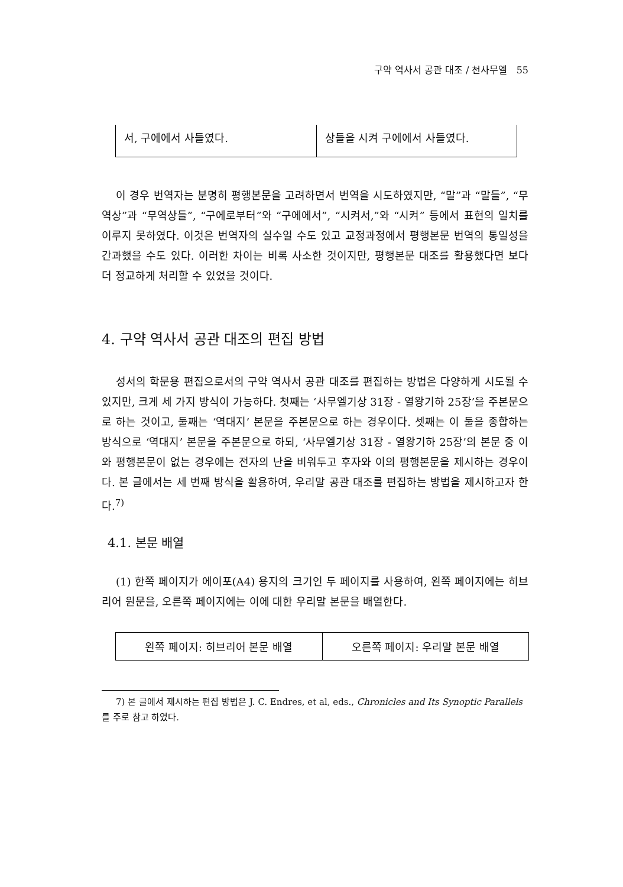구약 역사서 공관 대조 / 천사무엘 55
| 서, 구에에서 사들였다. | 상들을 시켜 구에에서 사들였다. |
이 경우 번역자는 분명히 평행본문을 고려하면서 번역을 시도하였지만, “말”과 “말들”, “무역상”과 “무역상들”, “구에로부터”와 “구에에서”, “시켜서,”와 “시켜” 등에서 표현의 일치를 이루지 못하였다. 이것은 번역자의 실수일 수도 있고 교정과정에서 평행본문 번역의 통일성을 간과했을 수도 있다. 이러한 차이는 비록 사소한 것이지만, 평행본문 대조를 활용했다면 보다 더 정교하게 처리할 수 있었을 것이다.
4. 구약 역사서 공관 대조의 편집 방법
성서의 학문용 편집으로서의 구약 역사서 공관 대조를 편집하는 방법은 다양하게 시도될 수 있지만, 크게 세 가지 방식이 가능하다. 첫째는 ‘사무엘기상 31장 - 열왕기하 25장’을 주본문으로 하는 것이고, 둘째는 ‘역대지’ 본문을 주본문으로 하는 경우이다. 셋째는 이 둘을 종합하는 방식으로 ‘역대지’ 본문을 주본문으로 하되, ‘사무엘기상 31장 - 열왕기하 25장’의 본문 중 이와 평행본문이 없는 경우에는 전자의 난을 비워두고 후자와 이의 평행본문을 제시하는 경우이다. 본 글에서는 세 번째 방식을 활용하여, 우리말 공관 대조를 편집하는 방법을 제시하고자 한다.<sup>7)</sup>
4.1. 본문 배열
(1) 한쪽 페이지가 에이포(A4) 용지의 크기인 두 페이지를 사용하여, 왼쪽 페이지에는 히브리어 원문을, 오른쪽 페이지에는 이에 대한 우리말 본문을 배열한다.
| 왼쪽 페이지: 히브리어 본문 배열 | 오른쪽 페이지: 우리말 본문 배열 |
7) 본 글에서 제시하는 편집 방법은 J. C. Endres, et al, eds., Chronicles and Its Synoptic Parallels를 주로 참고 하였다.